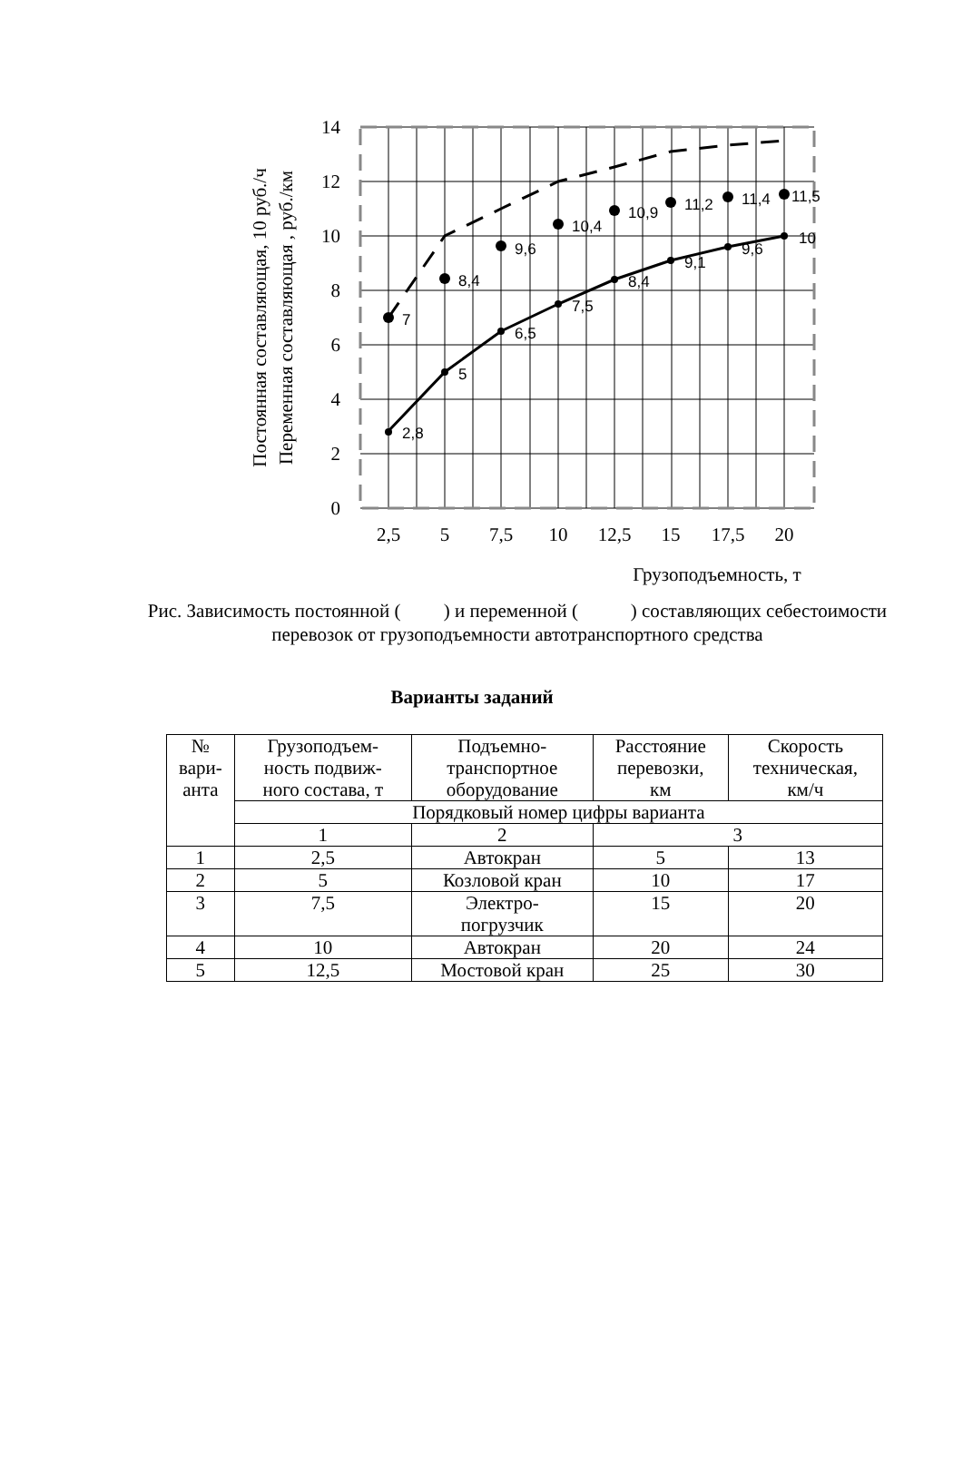7
8,4
9,6
10,4
10,9
11,2
11,4
11,5
2,8
5
6,5
7,5
8,4
9,1
9,6
10
14
12
10
8
6
4
2
0
2,5
5
7,5
10
12,5
15
17,5
20
Грузоподъемность, т
Постоянная составляющая, 10 руб./ч
Переменная составляющая , руб./км
Рис. Зависимость постоянной ( ) и переменной ( ) составляющих себестоимости перевозок от грузоподъемности автотранспортного средства
Варианты заданий
| № вари- анта | Грузоподъем- ность подвиж- ного состава, т | Подъемно- транспортное оборудование | Расстояние перевозки, км | Скорость техническая, км/ч |
| --- | --- | --- | --- | --- |
| | Порядковый номер цифры варианта | | | |
| | 1 | 2 | 3 | |
| 1 | 2,5 | Автокран | 5 | 13 |
| 2 | 5 | Козловой кран | 10 | 17 |
| 3 | 7,5 | Электро- погрузчик | 15 | 20 |
| 4 | 10 | Автокран | 20 | 24 |
| 5 | 12,5 | Мостовой кран | 25 | 30 |